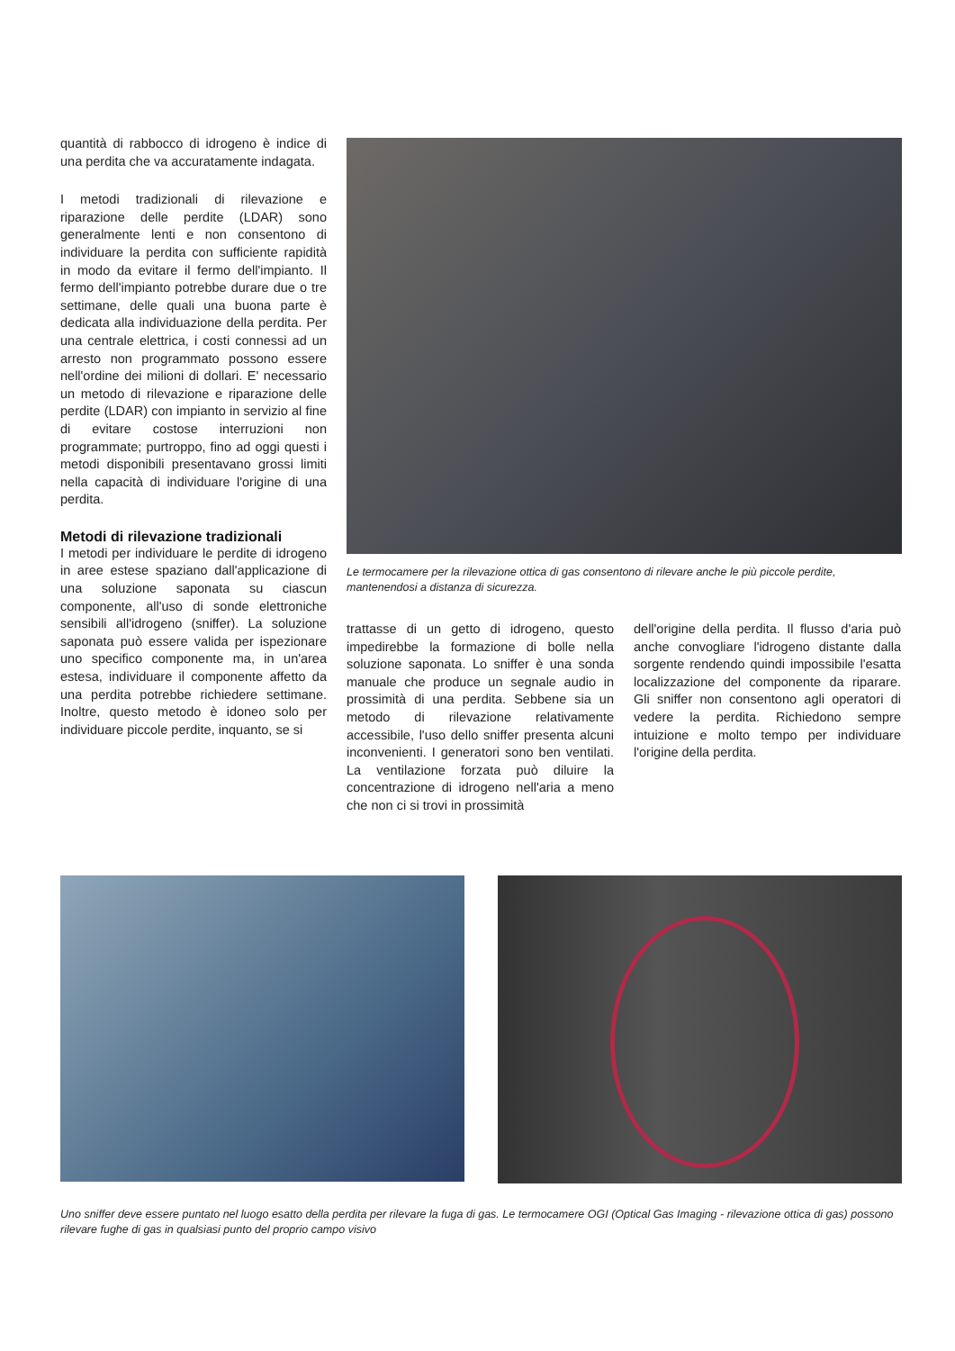quantità di rabbocco di idrogeno è indice di una perdita che va accuratamente indagata.
I metodi tradizionali di rilevazione e riparazione delle perdite (LDAR) sono generalmente lenti e non consentono di individuare la perdita con sufficiente rapidità in modo da evitare il fermo dell'impianto. Il fermo dell'impianto potrebbe durare due o tre settimane, delle quali una buona parte è dedicata alla individuazione della perdita. Per una centrale elettrica, i costi connessi ad un arresto non programmato possono essere nell'ordine dei milioni di dollari. E' necessario un metodo di rilevazione e riparazione delle perdite (LDAR) con impianto in servizio al fine di evitare costose interruzioni non programmate; purtroppo, fino ad oggi questi i metodi disponibili presentavano grossi limiti nella capacità di individuare l'origine di una perdita.
Metodi di rilevazione tradizionali
I metodi per individuare le perdite di idrogeno in aree estese spaziano dall'applicazione di una soluzione saponata su ciascun componente, all'uso di sonde elettroniche sensibili all'idrogeno (sniffer). La soluzione saponata può essere valida per ispezionare uno specifico componente ma, in un'area estesa, individuare il componente affetto da una perdita potrebbe richiedere settimane. Inoltre, questo metodo è idoneo solo per individuare piccole perdite, inquanto, se si
Le termocamere per la rilevazione ottica di gas consentono di rilevare anche le più piccole perdite, mantenendosi a distanza di sicurezza.
trattasse di un getto di idrogeno, questo impedirebbe la formazione di bolle nella soluzione saponata. Lo sniffer è una sonda manuale che produce un segnale audio in prossimità di una perdita. Sebbene sia un metodo di rilevazione relativamente accessibile, l'uso dello sniffer presenta alcuni inconvenienti. I generatori sono ben ventilati. La ventilazione forzata può diluire la concentrazione di idrogeno nell'aria a meno che non ci si trovi in prossimità
dell'origine della perdita. Il flusso d'aria può anche convogliare l'idrogeno distante dalla sorgente rendendo quindi impossibile l'esatta localizzazione del componente da riparare. Gli sniffer non consentono agli operatori di vedere la perdita. Richiedono sempre intuizione e molto tempo per individuare l'origine della perdita.
Uno sniffer deve essere puntato nel luogo esatto della perdita per rilevare la fuga di gas. Le termocamere OGI (Optical Gas Imaging - rilevazione ottica di gas) possono rilevare fughe di gas in qualsiasi punto del proprio campo visivo